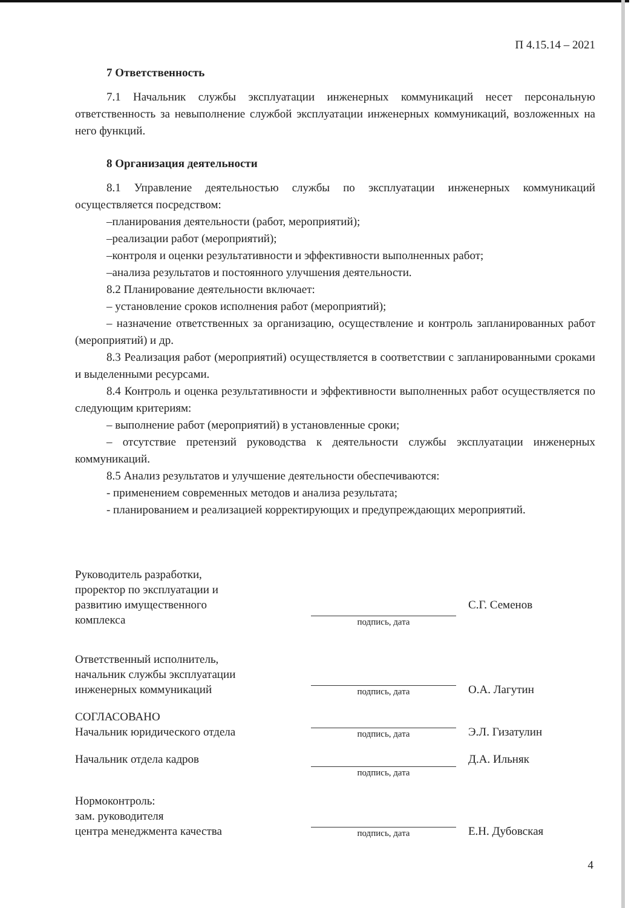П 4.15.14 – 2021
7 Ответственность
7.1 Начальник службы эксплуатации инженерных коммуникаций несет персональную ответственность за невыполнение службой эксплуатации инженерных коммуникаций, возложенных на него функций.
8 Организация деятельности
8.1 Управление деятельностью службы по эксплуатации инженерных коммуникаций осуществляется посредством:
–планирования деятельности (работ, мероприятий);
–реализации работ (мероприятий);
–контроля и оценки результативности и эффективности выполненных работ;
–анализа результатов и постоянного улучшения деятельности.
8.2 Планирование деятельности включает:
– установление сроков исполнения работ (мероприятий);
– назначение ответственных за организацию, осуществление и контроль запланированных работ (мероприятий) и др.
8.3 Реализация работ (мероприятий) осуществляется в соответствии с запланированными сроками и выделенными ресурсами.
8.4 Контроль и оценка результативности и эффективности выполненных работ осуществляется по следующим критериям:
– выполнение работ (мероприятий) в установленные сроки;
– отсутствие претензий руководства к деятельности службы эксплуатации инженерных коммуникаций.
8.5 Анализ результатов и улучшение деятельности обеспечиваются:
- применением современных методов и анализа результата;
- планированием и реализацией корректирующих и предупреждающих мероприятий.
Руководитель разработки,
проректор по эксплуатации и
развитию имущественного
комплекса
подпись, дата
С.Г. Семенов
Ответственный исполнитель,
начальник службы эксплуатации
инженерных коммуникаций
подпись, дата
О.А. Лагутин
СОГЛАСОВАНО
Начальник юридического отдела
подпись, дата
Э.Л. Гизатулин
Начальник отдела кадров
подпись, дата
Д.А. Ильняк
Нормоконтроль:
зам. руководителя
центра менеджмента качества
подпись, дата
Е.Н. Дубовская
4